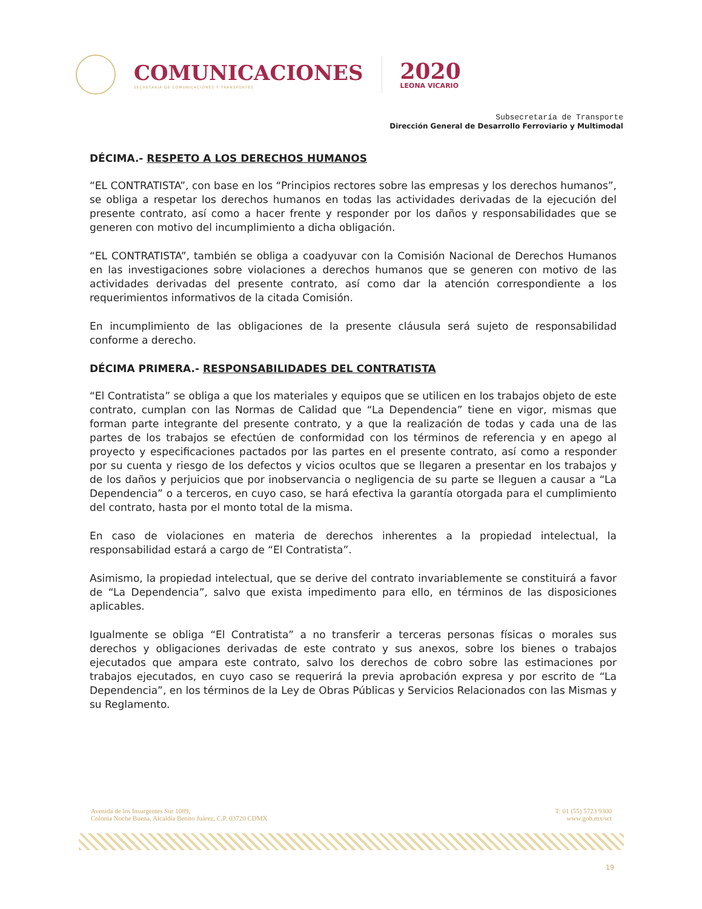COMUNICACIONES
SECRETARÍA DE COMUNICACIONES Y TRANSPORTES
2020
LEONA VICARIO
Subsecretaría de Transporte
Dirección General de Desarrollo Ferroviario y Multimodal
DÉCIMA.- RESPETO A LOS DERECHOS HUMANOS
“EL CONTRATISTA”, con base en los “Principios rectores sobre las empresas y los derechos humanos”, se obliga a respetar los derechos humanos en todas las actividades derivadas de la ejecución del presente contrato, así como a hacer frente y responder por los daños y responsabilidades que se generen con motivo del incumplimiento a dicha obligación.
“EL CONTRATISTA”, también se obliga a coadyuvar con la Comisión Nacional de Derechos Humanos en las investigaciones sobre violaciones a derechos humanos que se generen con motivo de las actividades derivadas del presente contrato, así como dar la atención correspondiente a los requerimientos informativos de la citada Comisión.
En incumplimiento de las obligaciones de la presente cláusula será sujeto de responsabilidad conforme a derecho.
DÉCIMA PRIMERA.- RESPONSABILIDADES DEL CONTRATISTA
“El Contratista” se obliga a que los materiales y equipos que se utilicen en los trabajos objeto de este contrato, cumplan con las Normas de Calidad que “La Dependencia” tiene en vigor, mismas que forman parte integrante del presente contrato, y a que la realización de todas y cada una de las partes de los trabajos se efectúen de conformidad con los términos de referencia y en apego al proyecto y especificaciones pactados por las partes en el presente contrato, así como a responder por su cuenta y riesgo de los defectos y vicios ocultos que se llegaren a presentar en los trabajos y de los daños y perjuicios que por inobservancia o negligencia de su parte se lleguen a causar a “La Dependencia” o a terceros, en cuyo caso, se hará efectiva la garantía otorgada para el cumplimiento del contrato, hasta por el monto total de la misma.
En caso de violaciones en materia de derechos inherentes a la propiedad intelectual, la responsabilidad estará a cargo de “El Contratista”.
Asimismo, la propiedad intelectual, que se derive del contrato invariablemente se constituirá a favor de “La Dependencia”, salvo que exista impedimento para ello, en términos de las disposiciones aplicables.
Igualmente se obliga “El Contratista” a no transferir a terceras personas físicas o morales sus derechos y obligaciones derivadas de este contrato y sus anexos, sobre los bienes o trabajos ejecutados que ampara este contrato, salvo los derechos de cobro sobre las estimaciones por trabajos ejecutados, en cuyo caso se requerirá la previa aprobación expresa y por escrito de “La Dependencia”, en los términos de la Ley de Obras Públicas y Servicios Relacionados con las Mismas y su Reglamento.
Avenida de los Insurgentes Sur 1089,
Colonia Noche Buena, Alcaldía Benito Juárez, C.P. 03720 CDMX
T: 01 (55) 5723 9300
www.gob.mx/sct
19